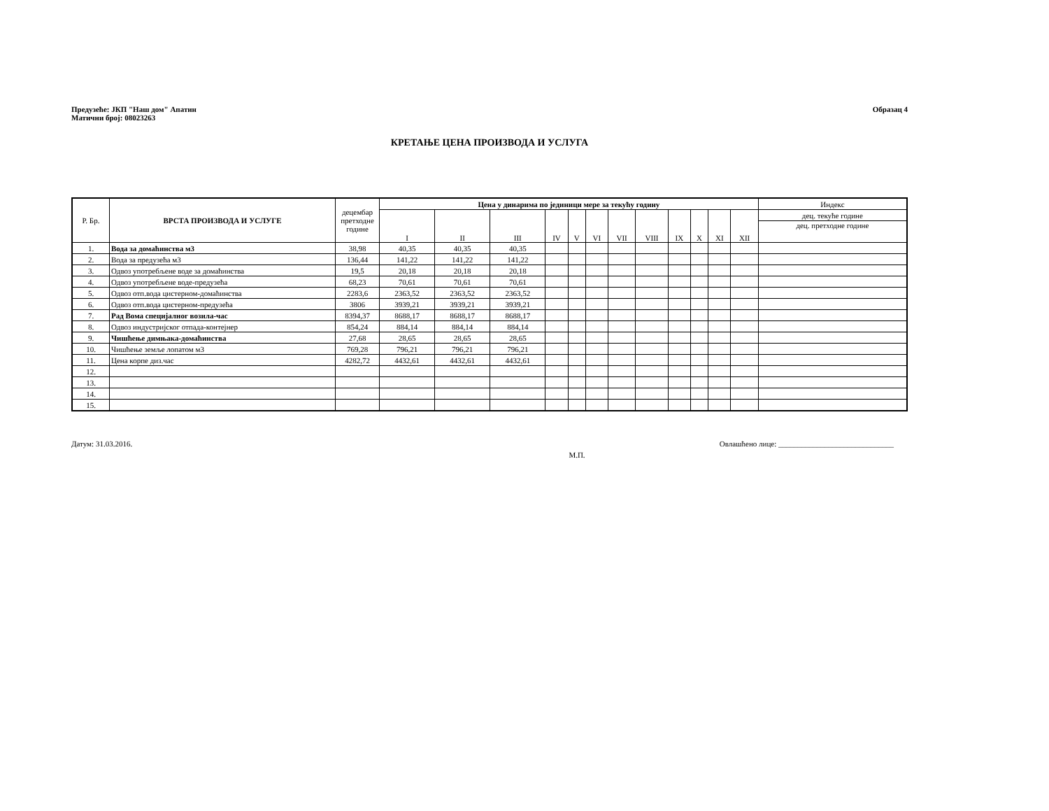Предузеће: ЈКП "Наш дом" Апатин
Матични број: 08023263
Образац 4
КРЕТАЊЕ ЦЕНА ПРОИЗВОДА И УСЛУГА
| Р. Бр. | ВРСТА ПРОИЗВОДА И УСЛУГЕ | децембар претходне године | Цена у динарима по јединици мере за текућу годину | | | | | | | | | | | | Индекс |
| --- | --- | --- | --- | --- | --- | --- | --- | --- | --- | --- | --- | --- | --- | --- | --- |
| | | | I | II | III | IV | V | VI | VII | VIII | IX | X | XI | XII | дец. текуће године |
| | | | | | | | | | | | | | | | дец. претходне године |
| 1. | Вода за домаћинства м3 | 38,98 | 40,35 | 40,35 | 40,35 | | | | | | | | | | |
| 2. | Вода за предузећа м3 | 136,44 | 141,22 | 141,22 | 141,22 | | | | | | | | | | |
| 3. | Одвоз употребљене воде за домаћинства | 19,5 | 20,18 | 20,18 | 20,18 | | | | | | | | | | |
| 4. | Одвоз употребљене воде-предузећа | 68,23 | 70,61 | 70,61 | 70,61 | | | | | | | | | | |
| 5. | Одвоз отп.вода цистерном-домаћинства | 2283,6 | 2363,52 | 2363,52 | 2363,52 | | | | | | | | | | |
| 6. | Одвоз отп.вода цистерном-предузећа | 3806 | 3939,21 | 3939,21 | 3939,21 | | | | | | | | | | |
| 7. | Рад Вома специјалног возила-час | 8394,37 | 8688,17 | 8688,17 | 8688,17 | | | | | | | | | | |
| 8. | Одвоз индустријског отпада-контејнер | 854,24 | 884,14 | 884,14 | 884,14 | | | | | | | | | | |
| 9. | Чишћење димњака-домаћинства | 27,68 | 28,65 | 28,65 | 28,65 | | | | | | | | | | |
| 10. | Чишћење земље лопатом м3 | 769,28 | 796,21 | 796,21 | 796,21 | | | | | | | | | | |
| 11. | Цена корпе диз.час | 4282,72 | 4432,61 | 4432,61 | 4432,61 | | | | | | | | | | |
| 12. | | | | | | | | | | | | | | | |
| 13. | | | | | | | | | | | | | | | |
| 14. | | | | | | | | | | | | | | | |
| 15. | | | | | | | | | | | | | | | |
Датум: 31.03.2016. Овлашћено лице: ______________________________
М.П.